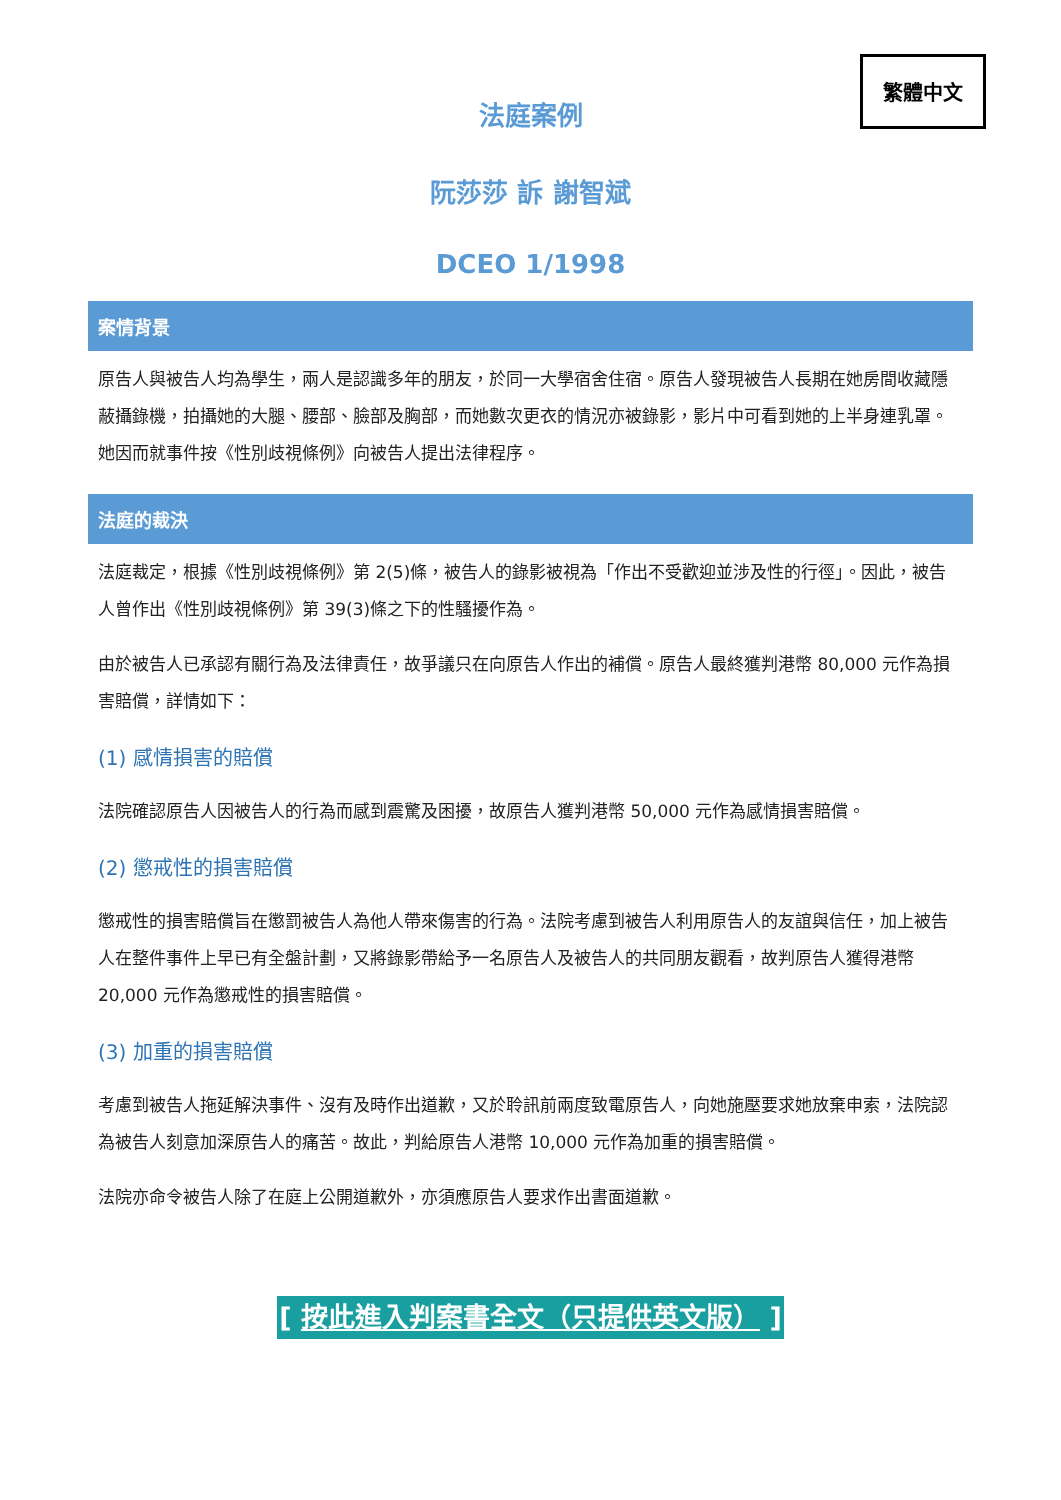繁體中文
法庭案例
阮莎莎 訴 謝智斌
DCEO 1/1998
案情背景
原告人與被告人均為學生，兩人是認識多年的朋友，於同一大學宿舍住宿。原告人發現被告人長期在她房間收藏隱蔽攝錄機，拍攝她的大腿、腰部、臉部及胸部，而她數次更衣的情況亦被錄影，影片中可看到她的上半身連乳罩。她因而就事件按《性別歧視條例》向被告人提出法律程序。
法庭的裁決
法庭裁定，根據《性別歧視條例》第 2(5)條，被告人的錄影被視為「作出不受歡迎並涉及性的行徑」。因此，被告人曾作出《性別歧視條例》第 39(3)條之下的性騷擾作為。
由於被告人已承認有關行為及法律責任，故爭議只在向原告人作出的補償。原告人最終獲判港幣 80,000 元作為損害賠償，詳情如下：
(1) 感情損害的賠償
法院確認原告人因被告人的行為而感到震驚及困擾，故原告人獲判港幣 50,000 元作為感情損害賠償。
(2) 懲戒性的損害賠償
懲戒性的損害賠償旨在懲罰被告人為他人帶來傷害的行為。法院考慮到被告人利用原告人的友誼與信任，加上被告人在整件事件上早已有全盤計劃，又將錄影帶給予一名原告人及被告人的共同朋友觀看，故判原告人獲得港幣 20,000 元作為懲戒性的損害賠償。
(3) 加重的損害賠償
考慮到被告人拖延解決事件、沒有及時作出道歉，又於聆訊前兩度致電原告人，向她施壓要求她放棄申索，法院認為被告人刻意加深原告人的痛苦。故此，判給原告人港幣 10,000 元作為加重的損害賠償。
法院亦命令被告人除了在庭上公開道歉外，亦須應原告人要求作出書面道歉。
[ 按此進入判案書全文（只提供英文版） ]